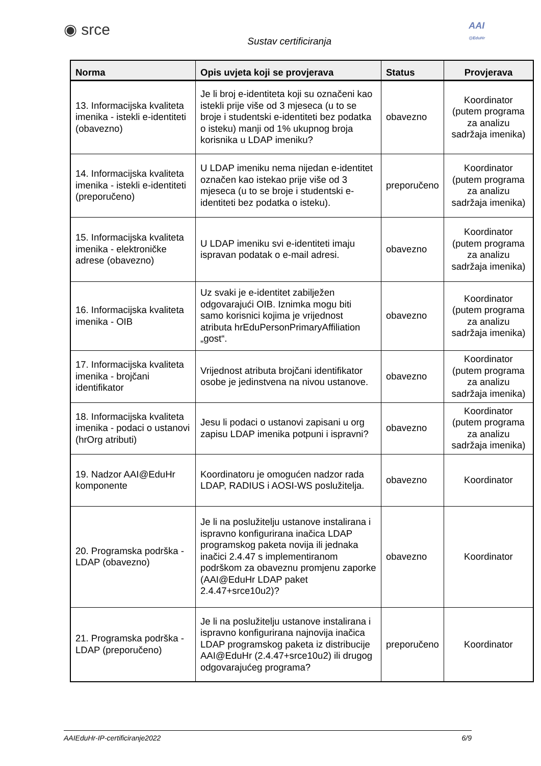◉ srce
Sustav certificiranja
AAI
@EduHr
| Norma | Opis uvjeta koji se provjerava | Status | Provjerava |
| --- | --- | --- | --- |
| 13. Informacijska kvaliteta imenika - istekli e-identiteti (obavezno) | Je li broj e-identiteta koji su označeni kao istekli prije više od 3 mjeseca (u to se broje i studentski e-identiteti bez podatka o isteku) manji od 1% ukupnog broja korisnika u LDAP imeniku? | obavezno | Koordinator (putem programa za analizu sadržaja imenika) |
| 14. Informacijska kvaliteta imenika - istekli e-identiteti (preporučeno) | U LDAP imeniku nema nijedan e-identitet označen kao istekao prije više od 3 mjeseca (u to se broje i studentski e-identiteti bez podatka o isteku). | preporučeno | Koordinator (putem programa za analizu sadržaja imenika) |
| 15. Informacijska kvaliteta imenika - elektroničke adrese (obavezno) | U LDAP imeniku svi e-identiteti imaju ispravan podatak o e-mail adresi. | obavezno | Koordinator (putem programa za analizu sadržaja imenika) |
| 16. Informacijska kvaliteta imenika - OIB | Uz svaki je e-identitet zabilježen odgovarajući OIB. Iznimka mogu biti samo korisnici kojima je vrijednost atributa hrEduPersonPrimaryAffiliation „gost“. | obavezno | Koordinator (putem programa za analizu sadržaja imenika) |
| 17. Informacijska kvaliteta imenika - brojčani identifikator | Vrijednost atributa brojčani identifikator osobe je jedinstvena na nivou ustanove. | obavezno | Koordinator (putem programa za analizu sadržaja imenika) |
| 18. Informacijska kvaliteta imenika - podaci o ustanovi (hrOrg atributi) | Jesu li podaci o ustanovi zapisani u org zapisu LDAP imenika potpuni i ispravni? | obavezno | Koordinator (putem programa za analizu sadržaja imenika) |
| 19. Nadzor AAI@EduHr komponente | Koordinatoru je omogućen nadzor rada LDAP, RADIUS i AOSI-WS poslužitelja. | obavezno | Koordinator |
| 20. Programska podrška - LDAP (obavezno) | Je li na poslužitelju ustanove instalirana i ispravno konfigurirana inačica LDAP programskog paketa novija ili jednaka inačici 2.4.47 s implementiranom podrškom za obaveznu promjenu zaporke (AAI@EduHr LDAP paket 2.4.47+srce10u2)? | obavezno | Koordinator |
| 21. Programska podrška - LDAP (preporučeno) | Je li na poslužitelju ustanove instalirana i ispravno konfigurirana najnovija inačica LDAP programskog paketa iz distribucije AAI@EduHr (2.4.47+srce10u2) ili drugog odgovarajućeg programa? | preporučeno | Koordinator |
AAIEduHr-IP-certificiranje2022 6/9